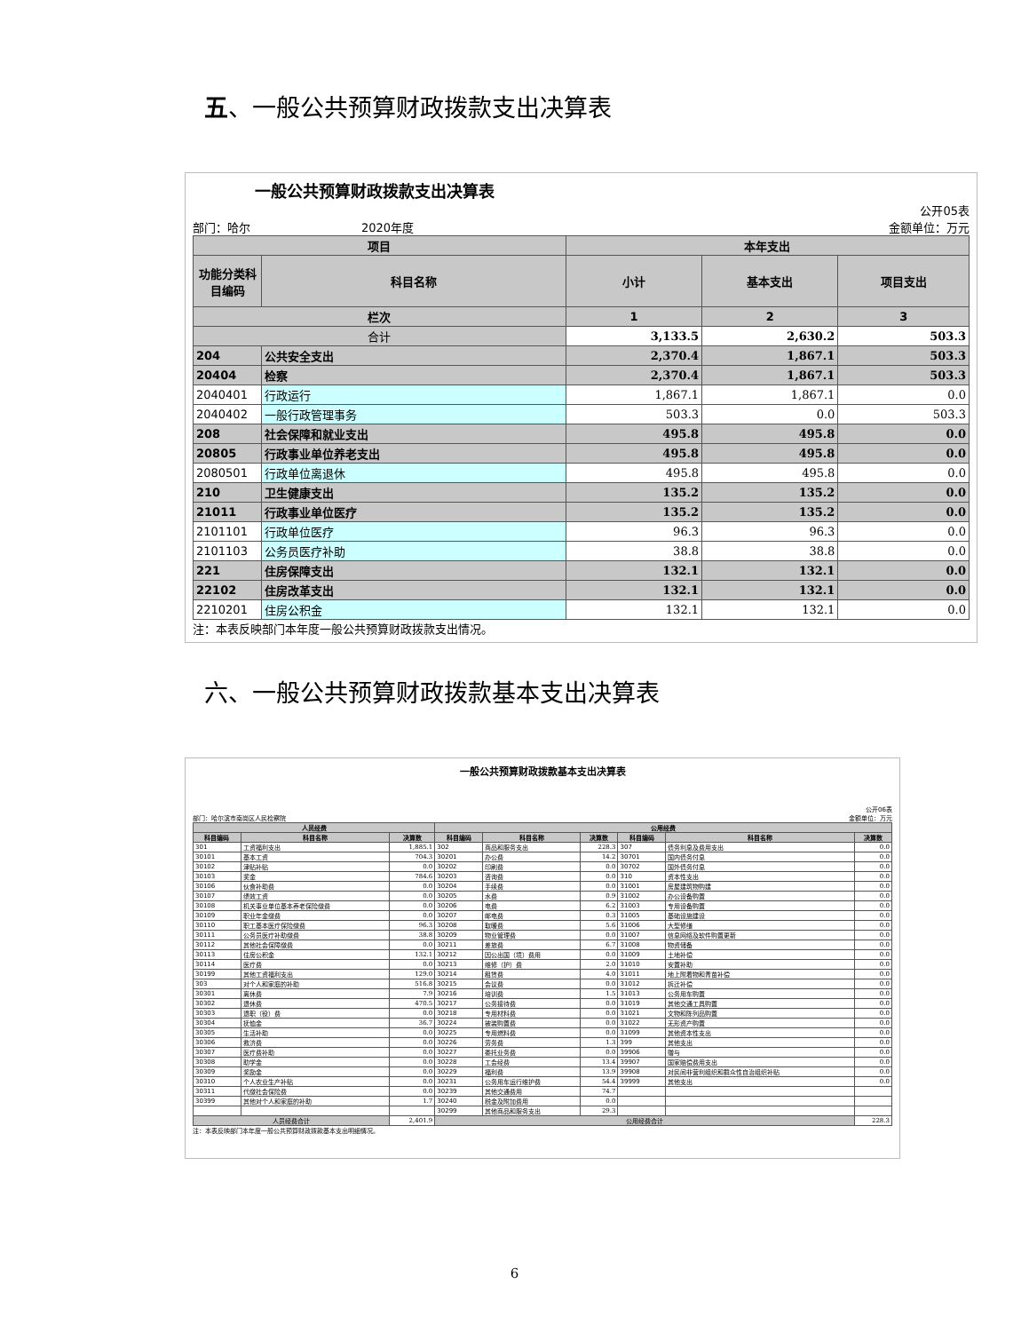五、一般公共预算财政拨款支出决算表
一般公共预算财政拨款支出决算表
公开05表
部门：哈尔 2020年度 金额单位：万元
| 项目 | | 本年支出 | | |
| --- | --- | --- | --- | --- |
| 功能分类科目编码 | 科目名称 | 小计 | 基本支出 | 项目支出 |
| 栏次 | | 1 | 2 | 3 |
| 合计 | | 3,133.5 | 2,630.2 | 503.3 |
| 204 | 公共安全支出 | 2,370.4 | 1,867.1 | 503.3 |
| 20404 | 检察 | 2,370.4 | 1,867.1 | 503.3 |
| 2040401 | 行政运行 | 1,867.1 | 1,867.1 | 0.0 |
| 2040402 | 一般行政管理事务 | 503.3 | 0.0 | 503.3 |
| 208 | 社会保障和就业支出 | 495.8 | 495.8 | 0.0 |
| 20805 | 行政事业单位养老支出 | 495.8 | 495.8 | 0.0 |
| 2080501 | 行政单位离退休 | 495.8 | 495.8 | 0.0 |
| 210 | 卫生健康支出 | 135.2 | 135.2 | 0.0 |
| 21011 | 行政事业单位医疗 | 135.2 | 135.2 | 0.0 |
| 2101101 | 行政单位医疗 | 96.3 | 96.3 | 0.0 |
| 2101103 | 公务员医疗补助 | 38.8 | 38.8 | 0.0 |
| 221 | 住房保障支出 | 132.1 | 132.1 | 0.0 |
| 22102 | 住房改革支出 | 132.1 | 132.1 | 0.0 |
| 2210201 | 住房公积金 | 132.1 | 132.1 | 0.0 |
注：本表反映部门本年度一般公共预算财政拨款支出情况。
六、一般公共预算财政拨款基本支出决算表
一般公共预算财政拨款基本支出决算表
公开06表
部门：哈尔滨市南岗区人民检察院 金额单位：万元
| 人员经费 | | | 公用经费 | | | | | |
| --- | --- | --- | --- | --- | --- | --- | --- | --- |
| 科目编码 | 科目名称 | 决算数 | 科目编码 | 科目名称 | 决算数 | 科目编码 | 科目名称 | 决算数 |
| 301 | 工资福利支出 | 1,885.1 | 302 | 商品和服务支出 | 228.3 | 307 | 债务利息及费用支出 | 0.0 |
| 30101 | 基本工资 | 704.3 | 30201 | 办公费 | 14.2 | 30701 | 国内债务付息 | 0.0 |
| 30102 | 津贴补贴 | 0.0 | 30202 | 印刷费 | 0.0 | 30702 | 国外债务付息 | 0.0 |
| 30103 | 奖金 | 784.6 | 30203 | 咨询费 | 0.0 | 310 | 资本性支出 | 0.0 |
| 30106 | 伙食补助费 | 0.0 | 30204 | 手续费 | 0.0 | 31001 | 房屋建筑物购建 | 0.0 |
| 30107 | 绩效工资 | 0.0 | 30205 | 水费 | 0.9 | 31002 | 办公设备购置 | 0.0 |
| 30108 | 机关事业单位基本养老保险缴费 | 0.0 | 30206 | 电费 | 6.2 | 31003 | 专用设备购置 | 0.0 |
| 30109 | 职业年金缴费 | 0.0 | 30207 | 邮电费 | 0.3 | 31005 | 基础设施建设 | 0.0 |
| 30110 | 职工基本医疗保险缴费 | 96.3 | 30208 | 取暖费 | 5.6 | 31006 | 大型修缮 | 0.0 |
| 30111 | 公务员医疗补助缴费 | 38.8 | 30209 | 物业管理费 | 0.0 | 31007 | 信息网络及软件购置更新 | 0.0 |
| 30112 | 其他社会保障缴费 | 0.0 | 30211 | 差旅费 | 6.7 | 31008 | 物资储备 | 0.0 |
| 30113 | 住房公积金 | 132.1 | 30212 | 因公出国（境）费用 | 0.0 | 31009 | 土地补偿 | 0.0 |
| 30114 | 医疗费 | 0.0 | 30213 | 维修（护）费 | 2.0 | 31010 | 安置补助 | 0.0 |
| 30199 | 其他工资福利支出 | 129.0 | 30214 | 租赁费 | 4.0 | 31011 | 地上附着物和青苗补偿 | 0.0 |
| 303 | 对个人和家庭的补助 | 516.8 | 30215 | 会议费 | 0.0 | 31012 | 拆迁补偿 | 0.0 |
| 30301 | 离休费 | 7.9 | 30216 | 培训费 | 1.5 | 31013 | 公务用车购置 | 0.0 |
| 30302 | 退休费 | 470.5 | 30217 | 公务接待费 | 0.0 | 31019 | 其他交通工具购置 | 0.0 |
| 30303 | 退职（役）费 | 0.0 | 30218 | 专用材料费 | 0.0 | 31021 | 文物和陈列品购置 | 0.0 |
| 30304 | 抚恤金 | 36.7 | 30224 | 被装购置费 | 0.0 | 31022 | 无形资产购置 | 0.0 |
| 30305 | 生活补助 | 0.0 | 30225 | 专用燃料费 | 0.0 | 31099 | 其他资本性支出 | 0.0 |
| 30306 | 救济费 | 0.0 | 30226 | 劳务费 | 1.3 | 399 | 其他支出 | 0.0 |
| 30307 | 医疗费补助 | 0.0 | 30227 | 委托业务费 | 0.0 | 39906 | 赠与 | 0.0 |
| 30308 | 助学金 | 0.0 | 30228 | 工会经费 | 13.4 | 39907 | 国家赔偿费用支出 | 0.0 |
| 30309 | 奖励金 | 0.0 | 30229 | 福利费 | 13.9 | 39908 | 对民间非营利组织和群众性自治组织补贴 | 0.0 |
| 30310 | 个人农业生产补贴 | 0.0 | 30231 | 公务用车运行维护费 | 54.4 | 39999 | 其他支出 | 0.0 |
| 30311 | 代缴社会保险费 | 0.0 | 30239 | 其他交通费用 | 74.7 | | | |
| 30399 | 其他对个人和家庭的补助 | 1.7 | 30240 | 税金及附加费用 | 0.0 | | | |
| | | | 30299 | 其他商品和服务支出 | 29.3 | | | |
| 人员经费合计 | | 2,401.9 | 公用经费合计 | | | | | 228.3 |
注：本表反映部门本年度一般公共预算财政拨款基本支出明细情况。
6